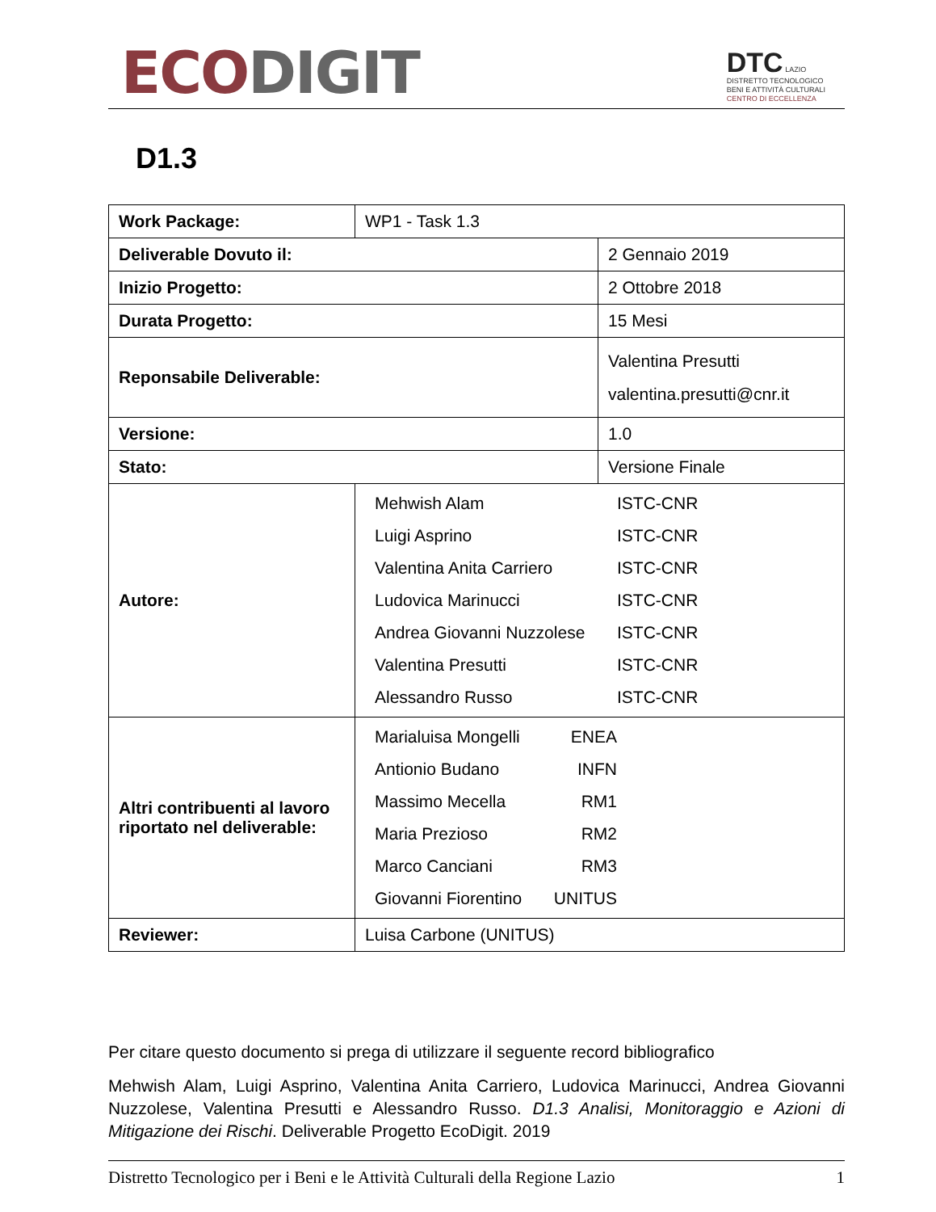ECO DIGIT
DTC LAZIO
DISTRETTO TECNOLOGICO
BENI E ATTIVITÀ CULTURALI
CENTRO DI ECCELLENZA
D1.3
| Work Package: | WP1 - Task 1.3 | |
| Deliverable Dovuto il: | | 2 Gennaio 2019 |
| Inizio Progetto: | | 2 Ottobre 2018 |
| Durata Progetto: | | 15 Mesi |
| Reponsabile Deliverable: | | Valentina Presutti valentina.presutti@cnr.it |
| Versione: | | 1.0 |
| Stato: | | Versione Finale |
| Autore: | Mehwish Alam ISTC-CNR Luigi Asprino ISTC-CNR Valentina Anita Carriero ISTC-CNR Ludovica Marinucci ISTC-CNR Andrea Giovanni Nuzzolese ISTC-CNR Valentina Presutti ISTC-CNR Alessandro Russo ISTC-CNR | |
| Altri contribuenti al lavoro riportato nel deliverable: | Marialuisa Mongelli ENEA Antionio Budano INFN Massimo Mecella RM1 Maria Prezioso RM2 Marco Canciani RM3 Giovanni Fiorentino UNITUS | |
| Reviewer: | Luisa Carbone (UNITUS) | |
Per citare questo documento si prega di utilizzare il seguente record bibliografico
Mehwish Alam, Luigi Asprino, Valentina Anita Carriero, Ludovica Marinucci, Andrea Giovanni Nuzzolese, Valentina Presutti e Alessandro Russo. D1.3 Analisi, Monitoraggio e Azioni di Mitigazione dei Rischi. Deliverable Progetto EcoDigit. 2019
Distretto Tecnologico per i Beni e le Attività Culturali della Regione Lazio 1